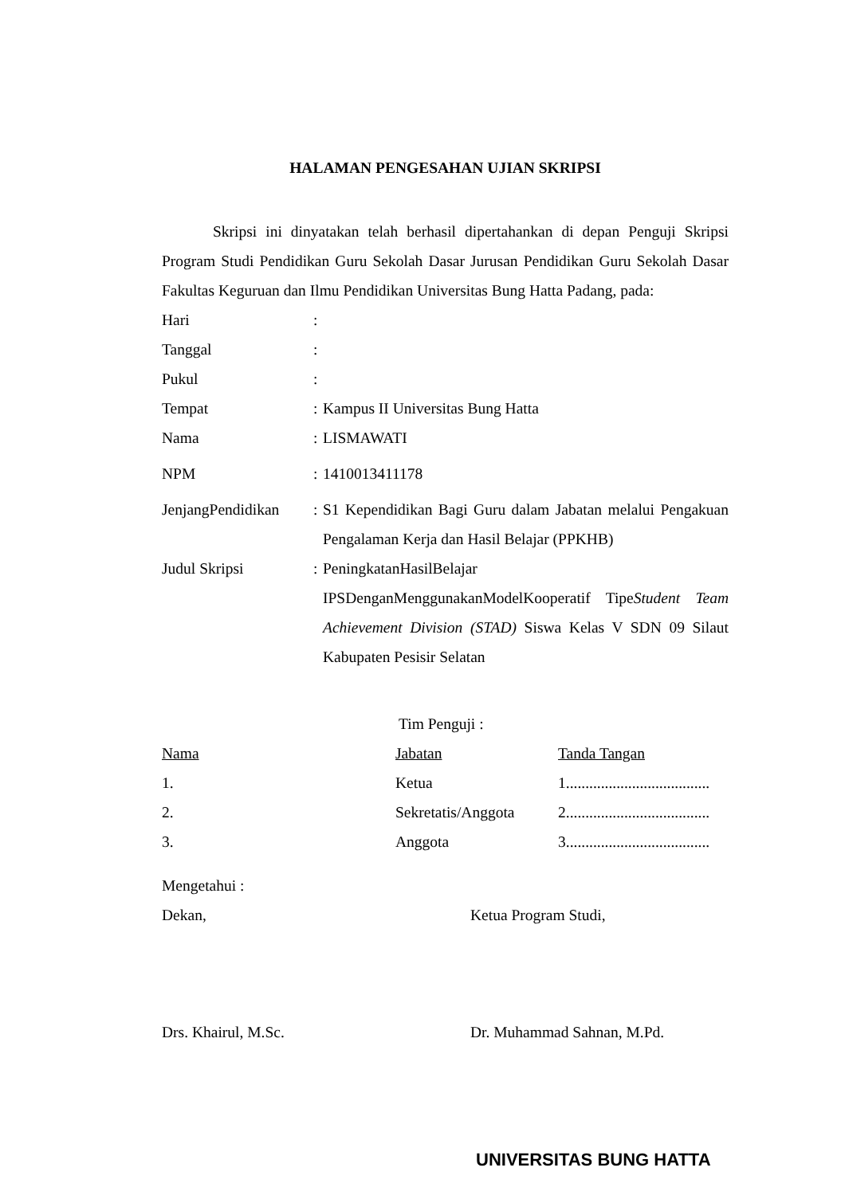HALAMAN PENGESAHAN UJIAN SKRIPSI
Skripsi ini dinyatakan telah berhasil dipertahankan di depan Penguji Skripsi Program Studi Pendidikan Guru Sekolah Dasar Jurusan Pendidikan Guru Sekolah Dasar Fakultas Keguruan dan Ilmu Pendidikan Universitas Bung Hatta Padang, pada:
| Hari | : | |
| Tanggal | : | |
| Pukul | : | |
| Tempat | : | Kampus II Universitas Bung Hatta |
| Nama | : | LISMAWATI |
| NPM | : | 1410013411178 |
| JenjangPendidikan | : | S1 Kependidikan Bagi Guru dalam Jabatan melalui Pengakuan Pengalaman Kerja dan Hasil Belajar (PPKHB) |
| Judul Skripsi | : | PeningkatanHasilBelajar IPSDenganMenggunakanModelKooperatif Tipe Student Team Achievement Division (STAD) Siswa Kelas V SDN 09 Silaut Kabupaten Pesisir Selatan |
Tim Penguji :
| Nama | Jabatan | Tanda Tangan |
| 1. | Ketua | 1..................................... |
| 2. | Sekretatis/Anggota | 2..................................... |
| 3. | Anggota | 3..................................... |
Mengetahui :
| Dekan, | Ketua Program Studi, |
| Drs. Khairul, M.Sc. | Dr. Muhammad Sahnan, M.Pd. |
UNIVERSITAS BUNG HATTA